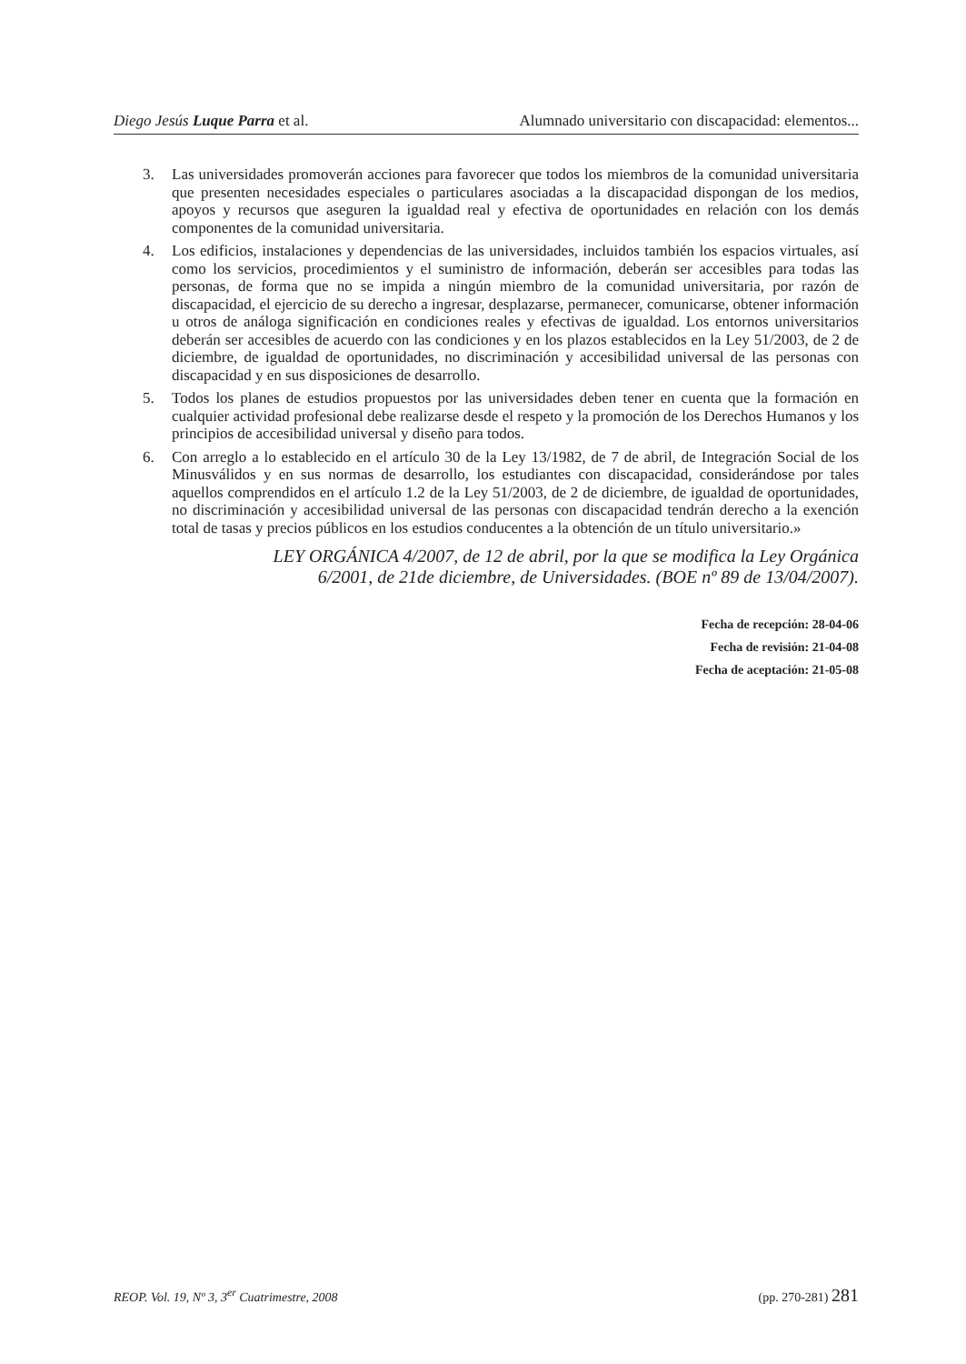Diego Jesús Luque Parra et al. Alumnado universitario con discapacidad: elementos...
3. Las universidades promoverán acciones para favorecer que todos los miembros de la comunidad universitaria que presenten necesidades especiales o particulares asociadas a la discapacidad dispongan de los medios, apoyos y recursos que aseguren la igualdad real y efectiva de oportunidades en relación con los demás componentes de la comunidad universitaria.
4. Los edificios, instalaciones y dependencias de las universidades, incluidos también los espacios virtuales, así como los servicios, procedimientos y el suministro de información, deberán ser accesibles para todas las personas, de forma que no se impida a ningún miembro de la comunidad universitaria, por razón de discapacidad, el ejercicio de su derecho a ingresar, desplazarse, permanecer, comunicarse, obtener información u otros de análoga significación en condiciones reales y efectivas de igualdad. Los entornos universitarios deberán ser accesibles de acuerdo con las condiciones y en los plazos establecidos en la Ley 51/2003, de 2 de diciembre, de igualdad de oportunidades, no discriminación y accesibilidad universal de las personas con discapacidad y en sus disposiciones de desarrollo.
5. Todos los planes de estudios propuestos por las universidades deben tener en cuenta que la formación en cualquier actividad profesional debe realizarse desde el respeto y la promoción de los Derechos Humanos y los principios de accesibilidad universal y diseño para todos.
6. Con arreglo a lo establecido en el artículo 30 de la Ley 13/1982, de 7 de abril, de Integración Social de los Minusválidos y en sus normas de desarrollo, los estudiantes con discapacidad, considerándose por tales aquellos comprendidos en el artículo 1.2 de la Ley 51/2003, de 2 de diciembre, de igualdad de oportunidades, no discriminación y accesibilidad universal de las personas con discapacidad tendrán derecho a la exención total de tasas y precios públicos en los estudios conducentes a la obtención de un título universitario.»
LEY ORGÁNICA 4/2007, de 12 de abril, por la que se modifica la Ley Orgánica
6/2001, de 21de diciembre, de Universidades. (BOE nº 89 de 13/04/2007).
Fecha de recepción: 28-04-06
Fecha de revisión: 21-04-08
Fecha de aceptación: 21-05-08
REOP. Vol. 19, Nº 3, 3<sup>er</sup> Cuatrimestre, 2008 (pp. 270-281) 281